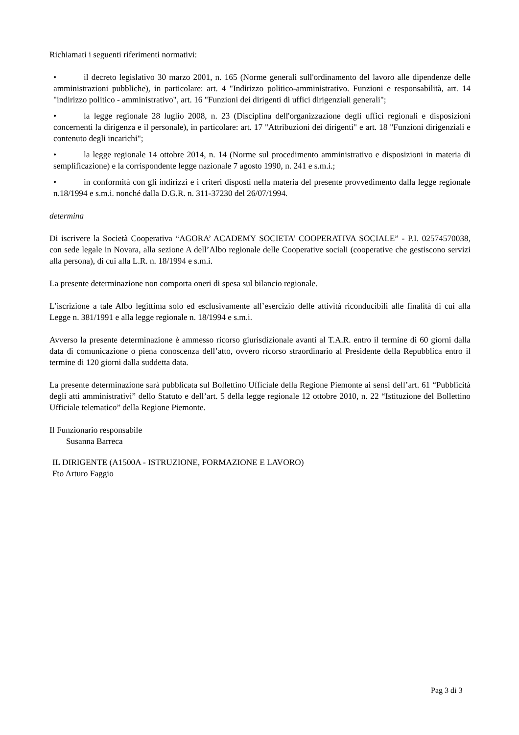Richiamati i seguenti riferimenti normativi:
• il decreto legislativo 30 marzo 2001, n. 165 (Norme generali sull'ordinamento del lavoro alle dipendenze delle amministrazioni pubbliche), in particolare: art. 4 "Indirizzo politico-amministrativo. Funzioni e responsabilità, art. 14 "indirizzo politico - amministrativo", art. 16 "Funzioni dei dirigenti di uffici dirigenziali generali";
• la legge regionale 28 luglio 2008, n. 23 (Disciplina dell'organizzazione degli uffici regionali e disposizioni concernenti la dirigenza e il personale), in particolare: art. 17 "Attribuzioni dei dirigenti" e art. 18 "Funzioni dirigenziali e contenuto degli incarichi";
• la legge regionale 14 ottobre 2014, n. 14 (Norme sul procedimento amministrativo e disposizioni in materia di semplificazione) e la corrispondente legge nazionale 7 agosto 1990, n. 241 e s.m.i.;
• in conformità con gli indirizzi e i criteri disposti nella materia del presente provvedimento dalla legge regionale n.18/1994 e s.m.i. nonché dalla D.G.R. n. 311-37230 del 26/07/1994.
determina
Di iscrivere la Società Cooperativa “AGORA’ ACADEMY SOCIETA’ COOPERATIVA SOCIALE” - P.I. 02574570038, con sede legale in Novara, alla sezione A dell’Albo regionale delle Cooperative sociali (cooperative che gestiscono servizi alla persona), di cui alla L.R. n. 18/1994 e s.m.i.
La presente determinazione non comporta oneri di spesa sul bilancio regionale.
L’iscrizione a tale Albo legittima solo ed esclusivamente all’esercizio delle attività riconducibili alle finalità di cui alla Legge n. 381/1991 e alla legge regionale n. 18/1994 e s.m.i.
Avverso la presente determinazione è ammesso ricorso giurisdizionale avanti al T.A.R. entro il termine di 60 giorni dalla data di comunicazione o piena conoscenza dell’atto, ovvero ricorso straordinario al Presidente della Repubblica entro il termine di 120 giorni dalla suddetta data.
La presente determinazione sarà pubblicata sul Bollettino Ufficiale della Regione Piemonte ai sensi dell’art. 61 “Pubblicità degli atti amministrativi” dello Statuto e dell’art. 5 della legge regionale 12 ottobre 2010, n. 22 “Istituzione del Bollettino Ufficiale telematico” della Regione Piemonte.
Il Funzionario responsabile
Susanna Barreca
IL DIRIGENTE (A1500A - ISTRUZIONE, FORMAZIONE E LAVORO)
Fto Arturo Faggio
Pag 3 di 3